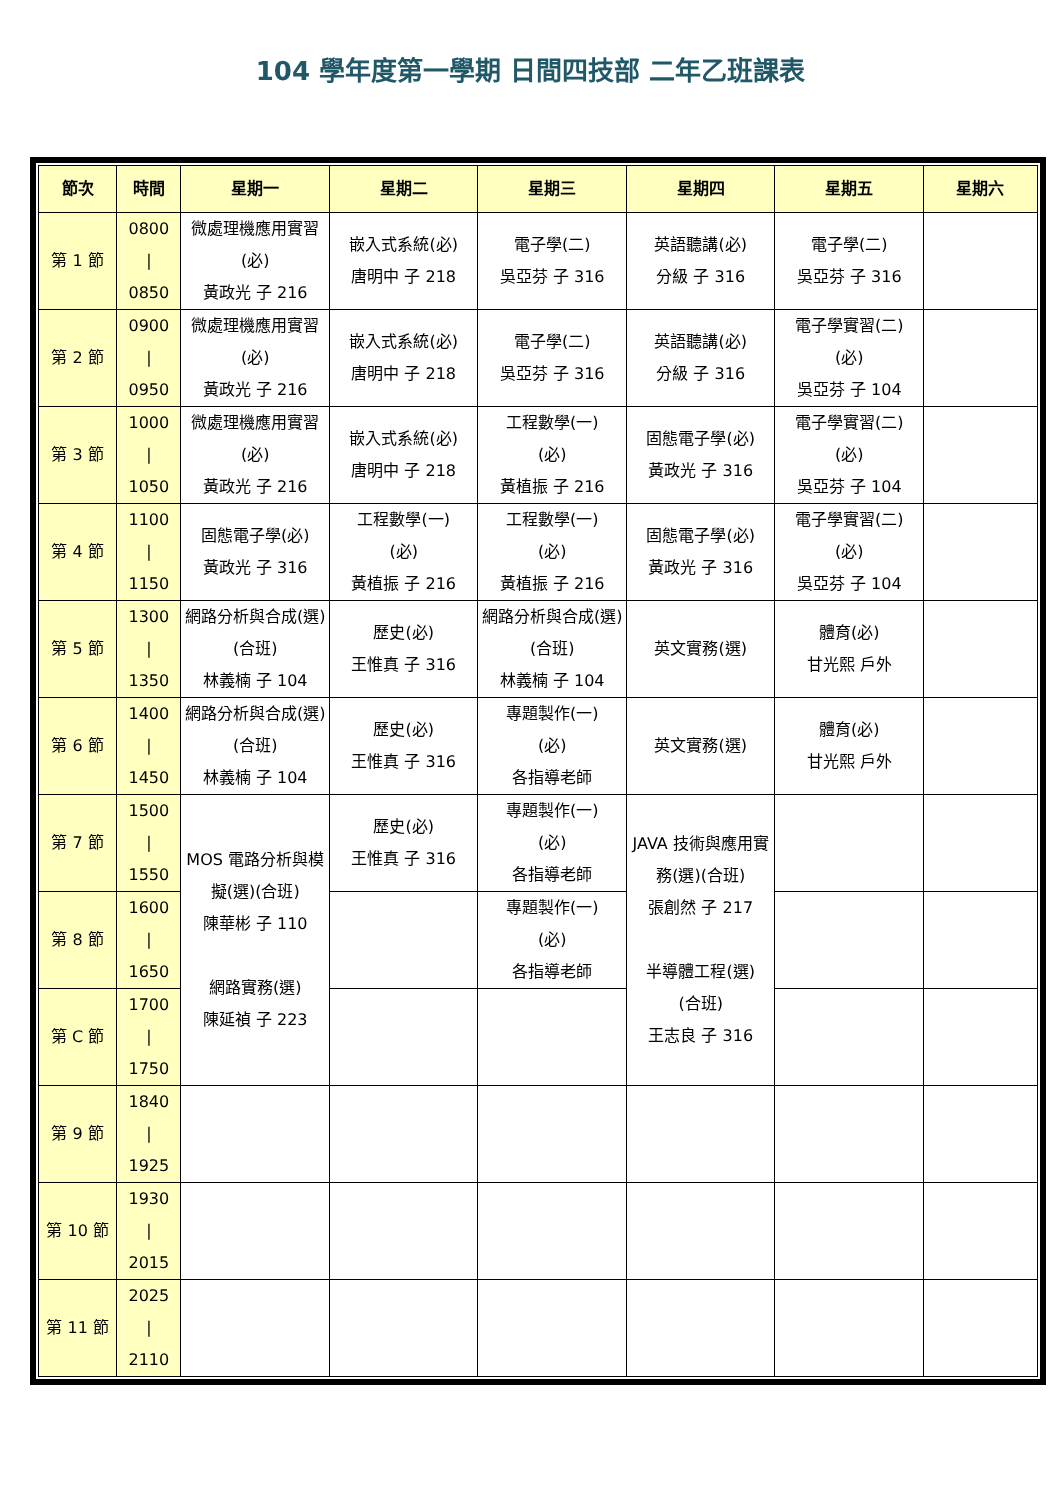104 學年度第一學期 日間四技部 二年乙班課表
| 節次 | 時間 | 星期一 | 星期二 | 星期三 | 星期四 | 星期五 | 星期六 |
| --- | --- | --- | --- | --- | --- | --- | --- |
| 第 1 節 | 0800 / 0850 | 微處理機應用實習(必) 黃政光 子 216 | 嵌入式系統(必) 唐明中 子 218 | 電子學(二) 吳亞芬 子 316 | 英語聽講(必) 分級 子 316 | 電子學(二) 吳亞芬 子 316 | |
| 第 2 節 | 0900 / 0950 | 微處理機應用實習(必) 黃政光 子 216 | 嵌入式系統(必) 唐明中 子 218 | 電子學(二) 吳亞芬 子 316 | 英語聽講(必) 分級 子 316 | 電子學實習(二) (必) 吳亞芬 子 104 | |
| 第 3 節 | 1000 / 1050 | 微處理機應用實習(必) 黃政光 子 216 | 嵌入式系統(必) 唐明中 子 218 | 工程數學(一) (必) 黃植振 子 216 | 固態電子學(必) 黃政光 子 316 | 電子學實習(二) (必) 吳亞芬 子 104 | |
| 第 4 節 | 1100 / 1150 | 固態電子學(必) 黃政光 子 316 | 工程數學(一) (必) 黃植振 子 216 | 工程數學(一) (必) 黃植振 子 216 | 固態電子學(必) 黃政光 子 316 | 電子學實習(二) (必) 吳亞芬 子 104 | |
| 第 5 節 | 1300 / 1350 | 網路分析與合成(選)(合班) 林義楠 子 104 | 歷史(必) 王惟真 子 316 | 網路分析與合成(選)(合班) 林義楠 子 104 | 英文實務(選) | 體育(必) 甘光熙 戶外 | |
| 第 6 節 | 1400 / 1450 | 網路分析與合成(選)(合班) 林義楠 子 104 | 歷史(必) 王惟真 子 316 | 專題製作(一) (必) 各指導老師 | 英文實務(選) | 體育(必) 甘光熙 戶外 | |
| 第 7 節 | 1500 / 1550 | MOS 電路分析與模擬(選)(合班) 陳華彬 子 110 網路實務(選) 陳延禎 子 223 | 歷史(必) 王惟真 子 316 | 專題製作(一) (必) 各指導老師 | JAVA 技術與應用實務(選)(合班) 張創然 子 217 半導體工程(選) (合班) 王志良 子 316 | | |
| 第 8 節 | 1600 / 1650 | | | 專題製作(一) (必) 各指導老師 | | | |
| 第 C 節 | 1700 / 1750 | | | | | | |
| 第 9 節 | 1840 / 1925 | | | | | | |
| 第 10 節 | 1930 / 2015 | | | | | | |
| 第 11 節 | 2025 / 2110 | | | | | | |